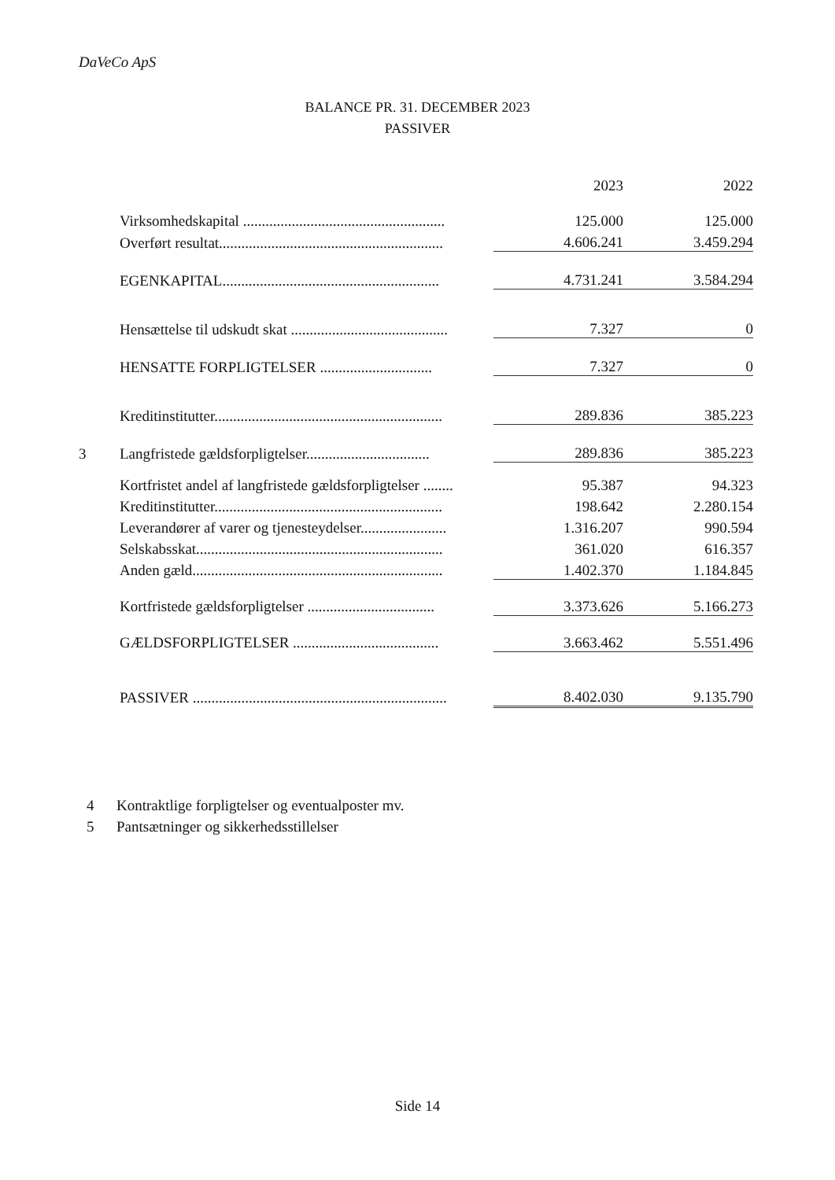DaVeCo ApS
BALANCE PR. 31. DECEMBER 2023
PASSIVER
| | | 2023 | 2022 |
| | Virksomhedskapital ...................................................... | 125.000 | 125.000 |
| | Overført resultat............................................................ | 4.606.241 | 3.459.294 |
| | EGENKAPITAL.......................................................... | 4.731.241 | 3.584.294 |
| | Hensættelse til udskudt skat .......................................... | 7.327 | 0 |
| | HENSATTE FORPLIGTELSER .............................. | 7.327 | 0 |
| | Kreditinstitutter............................................................. | 289.836 | 385.223 |
| 3 | Langfristede gældsforpligtelser................................. | 289.836 | 385.223 |
| | Kortfristet andel af langfristede gældsforpligtelser ........ | 95.387 | 94.323 |
| | Kreditinstitutter............................................................. | 198.642 | 2.280.154 |
| | Leverandører af varer og tjenesteydelser....................... | 1.316.207 | 990.594 |
| | Selskabsskat.................................................................. | 361.020 | 616.357 |
| | Anden gæld................................................................... | 1.402.370 | 1.184.845 |
| | Kortfristede gældsforpligtelser .................................. | 3.373.626 | 5.166.273 |
| | GÆLDSFORPLIGTELSER ....................................... | 3.663.462 | 5.551.496 |
| | PASSIVER .................................................................... | 8.402.030 | 9.135.790 |
4 Kontraktlige forpligtelser og eventualposter mv.
5 Pantsætninger og sikkerhedsstillelser
Side 14